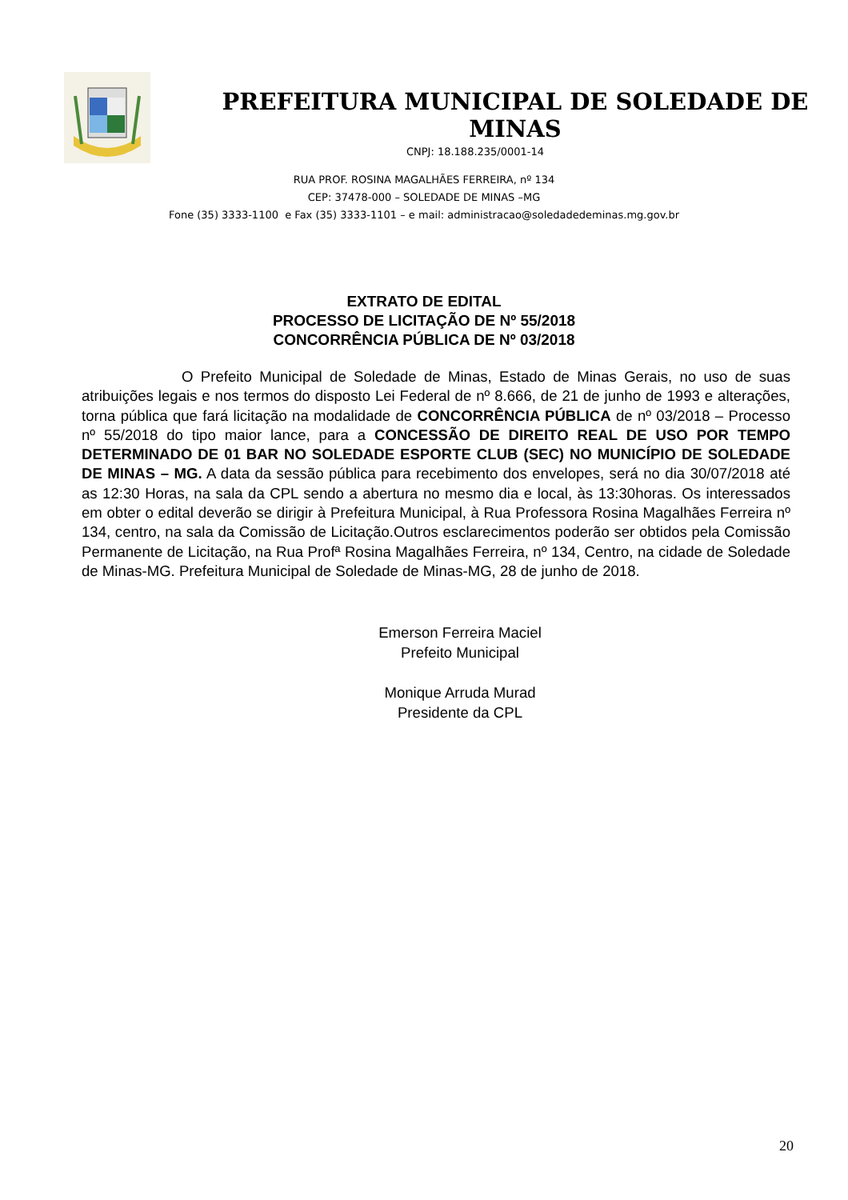PREFEITURA MUNICIPAL DE SOLEDADE DE MINAS
CNPJ: 18.188.235/0001-14
RUA PROF. ROSINA MAGALHÃES FERREIRA, nº 134
CEP: 37478-000 – SOLEDADE DE MINAS –MG
Fone (35) 3333-1100 e Fax (35) 3333-1101 – e mail: administracao@soledadedeminas.mg.gov.br
EXTRATO DE EDITAL
PROCESSO DE LICITAÇÃO DE Nº 55/2018
CONCORRÊNCIA PÚBLICA DE Nº 03/2018
O Prefeito Municipal de Soledade de Minas, Estado de Minas Gerais, no uso de suas atribuições legais e nos termos do disposto Lei Federal de nº 8.666, de 21 de junho de 1993 e alterações, torna pública que fará licitação na modalidade de CONCORRÊNCIA PÚBLICA de nº 03/2018 – Processo nº 55/2018 do tipo maior lance, para a CONCESSÃO DE DIREITO REAL DE USO POR TEMPO DETERMINADO DE 01 BAR NO SOLEDADE ESPORTE CLUB (SEC) NO MUNICÍPIO DE SOLEDADE DE MINAS – MG. A data da sessão pública para recebimento dos envelopes, será no dia 30/07/2018 até as 12:30 Horas, na sala da CPL sendo a abertura no mesmo dia e local, às 13:30horas. Os interessados em obter o edital deverão se dirigir à Prefeitura Municipal, à Rua Professora Rosina Magalhães Ferreira nº 134, centro, na sala da Comissão de Licitação.Outros esclarecimentos poderão ser obtidos pela Comissão Permanente de Licitação, na Rua Profª Rosina Magalhães Ferreira, nº 134, Centro, na cidade de Soledade de Minas-MG. Prefeitura Municipal de Soledade de Minas-MG, 28 de junho de 2018.
Emerson Ferreira Maciel
Prefeito Municipal
Monique Arruda Murad
Presidente da CPL
20